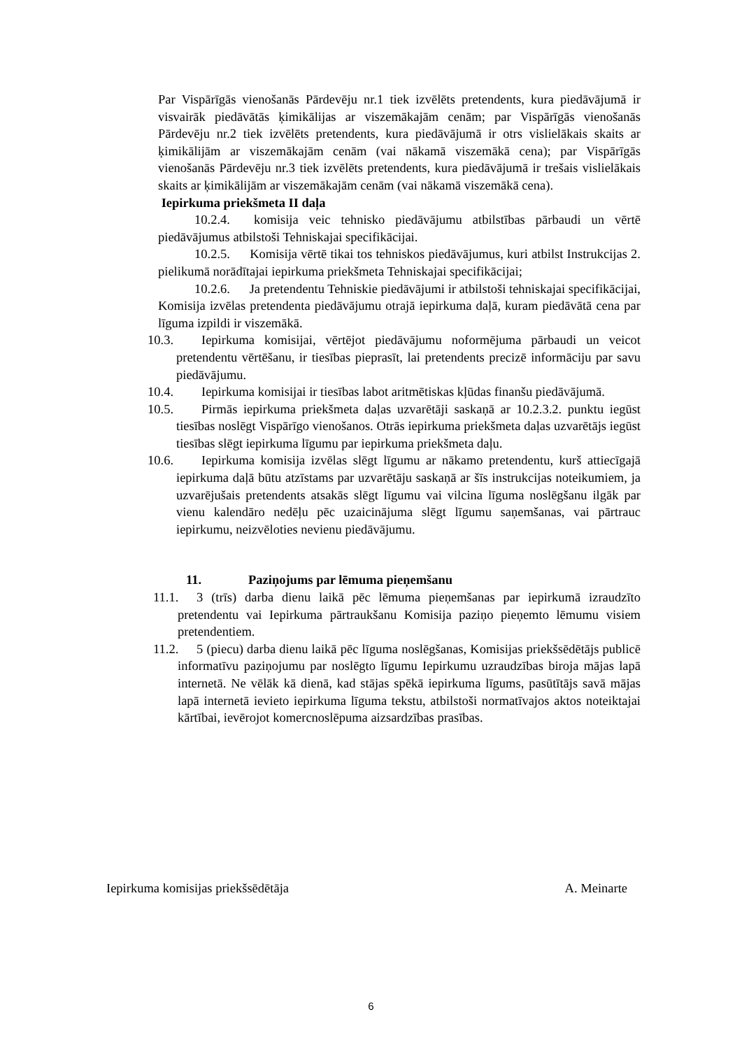Par Vispārīgās vienošanās Pārdevēju nr.1 tiek izvēlēts pretendents, kura piedāvājumā ir visvairāk piedāvātās ķimikālijas ar viszemākajām cenām; par Vispārīgās vienošanās Pārdevēju nr.2 tiek izvēlēts pretendents, kura piedāvājumā ir otrs vislielākais skaits ar ķimikālijām ar viszemākajām cenām (vai nākamā viszemākā cena); par Vispārīgās vienošanās Pārdevēju nr.3 tiek izvēlēts pretendents, kura piedāvājumā ir trešais vislielākais skaits ar ķimikālijām ar viszemākajām cenām (vai nākamā viszemākā cena).
Iepirkuma priekšmeta II daļa
10.2.4. komisija veic tehnisko piedāvājumu atbilstības pārbaudi un vērtē piedāvājumus atbilstoši Tehniskajai specifikācijai.
10.2.5. Komisija vērtē tikai tos tehniskos piedāvājumus, kuri atbilst Instrukcijas 2. pielikumā norādītajai iepirkuma priekšmeta Tehniskajai specifikācijai;
10.2.6. Ja pretendentu Tehniskie piedāvājumi ir atbilstoši tehniskajai specifikācijai, Komisija izvēlas pretendenta piedāvājumu otrajā iepirkuma daļā, kuram piedāvātā cena par līguma izpildi ir viszemākā.
10.3. Iepirkuma komisijai, vērtējot piedāvājumu noformējuma pārbaudi un veicot pretendentu vērtēšanu, ir tiesības pieprasīt, lai pretendents precizē informāciju par savu piedāvājumu.
10.4. Iepirkuma komisijai ir tiesības labot aritmētiskas kļūdas finanšu piedāvājumā.
10.5. Pirmās iepirkuma priekšmeta daļas uzvarētāji saskaņā ar 10.2.3.2. punktu iegūst tiesības noslēgt Vispārīgo vienošanos. Otrās iepirkuma priekšmeta daļas uzvarētājs iegūst tiesības slēgt iepirkuma līgumu par iepirkuma priekšmeta daļu.
10.6. Iepirkuma komisija izvēlas slēgt līgumu ar nākamo pretendentu, kurš attiecīgajā iepirkuma daļā būtu atzīstams par uzvarētāju saskaņā ar šīs instrukcijas noteikumiem, ja uzvarējušais pretendents atsakās slēgt līgumu vai vilcina līguma noslēgšanu ilgāk par vienu kalendāro nedēļu pēc uzaicinājuma slēgt līgumu saņemšanas, vai pārtrauc iepirkumu, neizvēloties nevienu piedāvājumu.
11. Paziņojums par lēmuma pieņemšanu
11.1. 3 (trīs) darba dienu laikā pēc lēmuma pieņemšanas par iepirkumā izraudzīto pretendentu vai Iepirkuma pārtraukšanu Komisija paziņo pieņemto lēmumu visiem pretendentiem.
11.2. 5 (piecu) darba dienu laikā pēc līguma noslēgšanas, Komisijas priekšsēdētājs publicē informatīvu paziņojumu par noslēgto līgumu Iepirkumu uzraudzības biroja mājas lapā internetā. Ne vēlāk kā dienā, kad stājas spēkā iepirkuma līgums, pasūtītājs savā mājas lapā internetā ievieto iepirkuma līguma tekstu, atbilstoši normatīvajos aktos noteiktajai kārtībai, ievērojot komercnoslēpuma aizsardzības prasības.
Iepirkuma komisijas priekšsēdētāja A. Meinarte
6